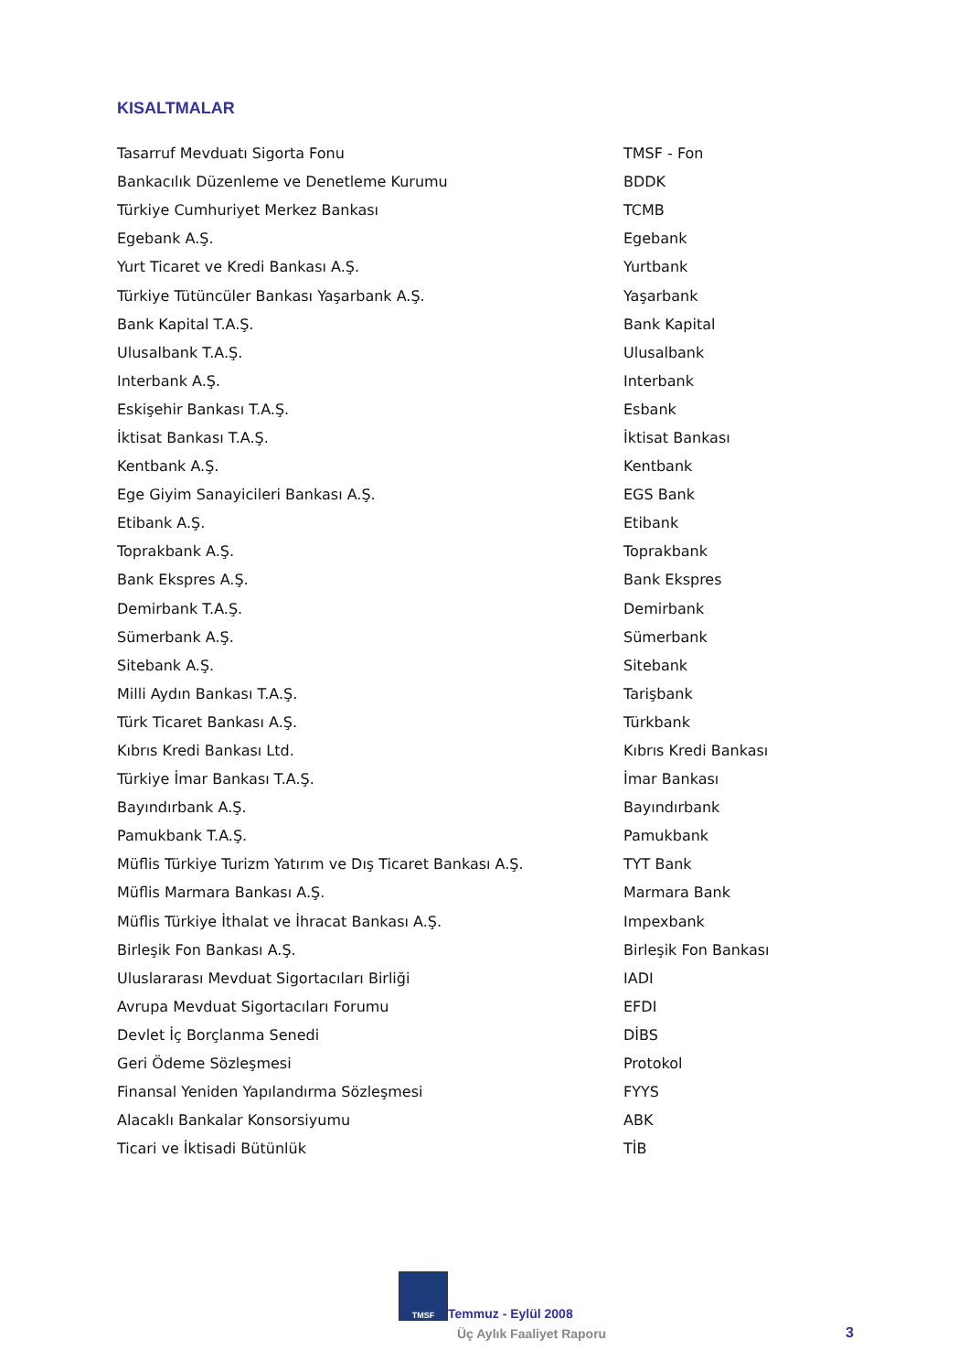KISALTMALAR
| Tasarruf Mevduatı Sigorta Fonu | TMSF - Fon |
| Bankacılık Düzenleme ve Denetleme Kurumu | BDDK |
| Türkiye Cumhuriyet Merkez Bankası | TCMB |
| Egebank A.Ş. | Egebank |
| Yurt Ticaret ve Kredi Bankası A.Ş. | Yurtbank |
| Türkiye Tütüncüler Bankası Yaşarbank A.Ş. | Yaşarbank |
| Bank Kapital T.A.Ş. | Bank Kapital |
| Ulusalbank T.A.Ş. | Ulusalbank |
| Interbank A.Ş. | Interbank |
| Eskişehir Bankası T.A.Ş. | Esbank |
| İktisat Bankası T.A.Ş. | İktisat Bankası |
| Kentbank A.Ş. | Kentbank |
| Ege Giyim Sanayicileri Bankası A.Ş. | EGS Bank |
| Etibank A.Ş. | Etibank |
| Toprakbank A.Ş. | Toprakbank |
| Bank Ekspres A.Ş. | Bank Ekspres |
| Demirbank T.A.Ş. | Demirbank |
| Sümerbank A.Ş. | Sümerbank |
| Sitebank A.Ş. | Sitebank |
| Milli Aydın Bankası T.A.Ş. | Tarişbank |
| Türk Ticaret Bankası A.Ş. | Türkbank |
| Kıbrıs Kredi Bankası Ltd. | Kıbrıs Kredi Bankası |
| Türkiye İmar Bankası T.A.Ş. | İmar Bankası |
| Bayındırbank A.Ş. | Bayındırbank |
| Pamukbank T.A.Ş. | Pamukbank |
| Müflis Türkiye Turizm Yatırım ve Dış Ticaret Bankası A.Ş. | TYT Bank |
| Müflis Marmara Bankası A.Ş. | Marmara Bank |
| Müflis Türkiye İthalat ve İhracat Bankası A.Ş. | Impexbank |
| Birleşik Fon Bankası A.Ş. | Birleşik Fon Bankası |
| Uluslararası Mevduat Sigortacıları Birliği | IADI |
| Avrupa Mevduat Sigortacıları Forumu | EFDI |
| Devlet İç Borçlanma Senedi | DİBS |
| Geri Ödeme Sözleşmesi | Protokol |
| Finansal Yeniden Yapılandırma Sözleşmesi | FYYS |
| Alacaklı Bankalar Konsorsiyumu | ABK |
| Ticari ve İktisadi Bütünlük | TİB |
TMSF
Temmuz - Eylül 2008
Üç Aylık Faaliyet Raporu 3